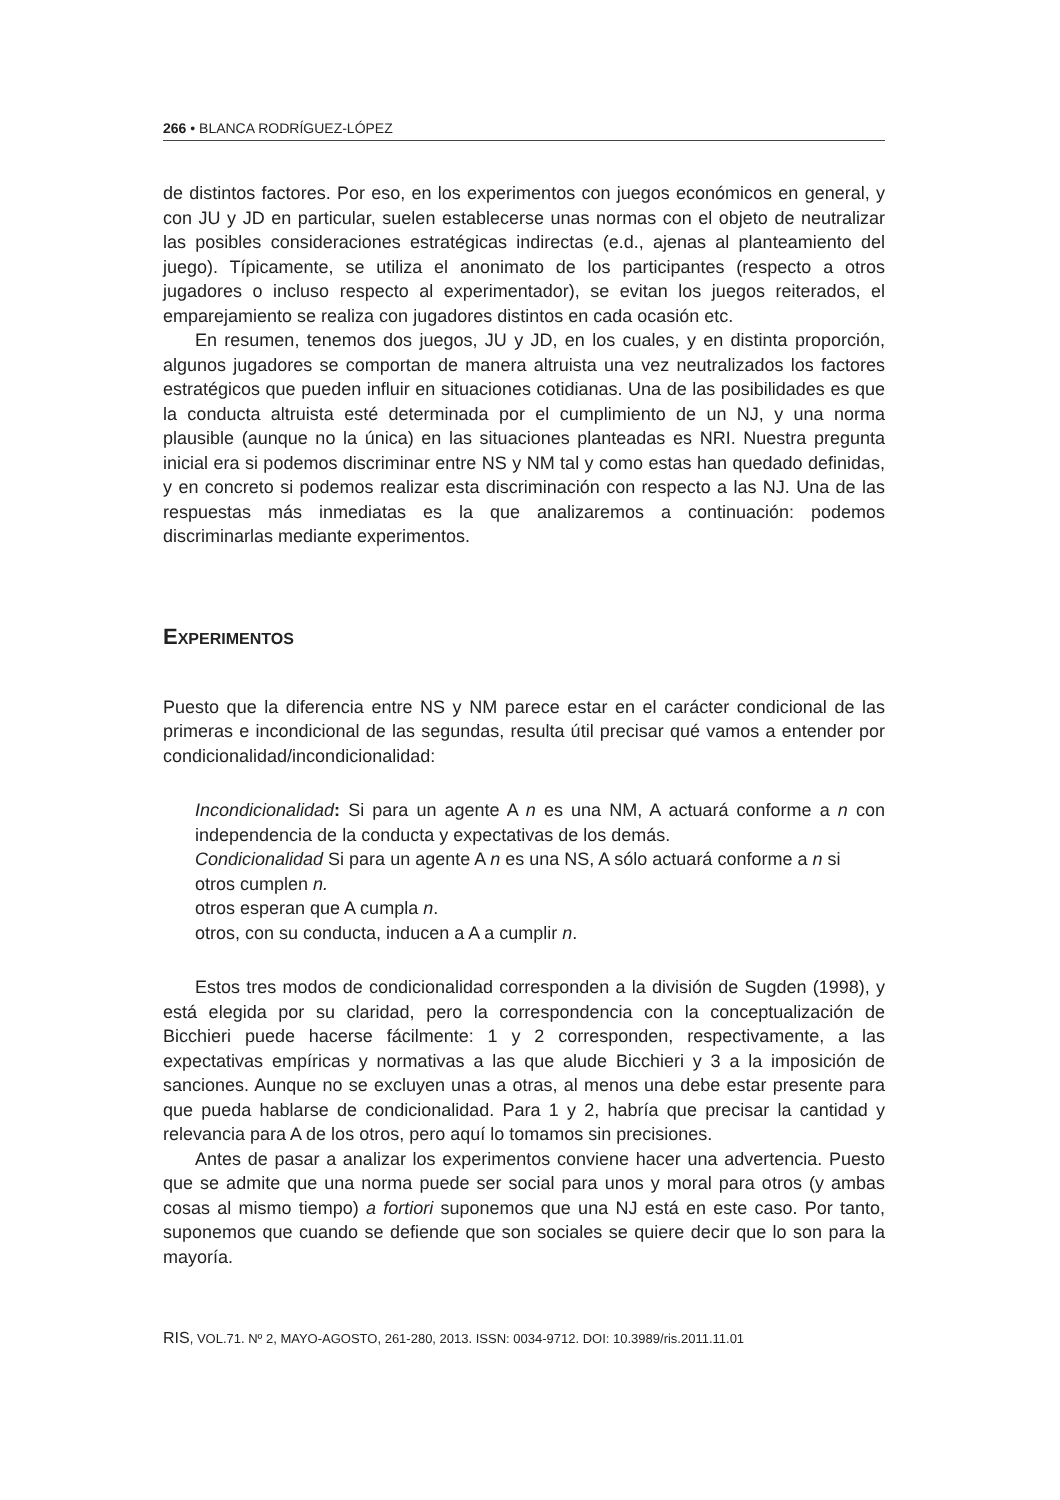266 • BLANCA RODRÍGUEZ-LÓPEZ
de distintos factores. Por eso, en los experimentos con juegos económicos en general, y con JU y JD en particular, suelen establecerse unas normas con el objeto de neutralizar las posibles consideraciones estratégicas indirectas (e.d., ajenas al planteamiento del juego). Típicamente, se utiliza el anonimato de los participantes (respecto a otros jugadores o incluso respecto al experimentador), se evitan los juegos reiterados, el emparejamiento se realiza con jugadores distintos en cada ocasión etc.
En resumen, tenemos dos juegos, JU y JD, en los cuales, y en distinta proporción, algunos jugadores se comportan de manera altruista una vez neutralizados los factores estratégicos que pueden influir en situaciones cotidianas. Una de las posibilidades es que la conducta altruista esté determinada por el cumplimiento de un NJ, y una norma plausible (aunque no la única) en las situaciones planteadas es NRI. Nuestra pregunta inicial era si podemos discriminar entre NS y NM tal y como estas han quedado definidas, y en concreto si podemos realizar esta discriminación con respecto a las NJ. Una de las respuestas más inmediatas es la que analizaremos a continuación: podemos discriminarlas mediante experimentos.
EXPERIMENTOS
Puesto que la diferencia entre NS y NM parece estar en el carácter condicional de las primeras e incondicional de las segundas, resulta útil precisar qué vamos a entender por condicionalidad/incondicionalidad:
Incondicionalidad: Si para un agente A n es una NM, A actuará conforme a n con independencia de la conducta y expectativas de los demás.
Condicionalidad Si para un agente A n es una NS, A sólo actuará conforme a n si otros cumplen n.
otros esperan que A cumpla n.
otros, con su conducta, inducen a A a cumplir n.
Estos tres modos de condicionalidad corresponden a la división de Sugden (1998), y está elegida por su claridad, pero la correspondencia con la conceptualización de Bicchieri puede hacerse fácilmente: 1 y 2 corresponden, respectivamente, a las expectativas empíricas y normativas a las que alude Bicchieri y 3 a la imposición de sanciones. Aunque no se excluyen unas a otras, al menos una debe estar presente para que pueda hablarse de condicionalidad. Para 1 y 2, habría que precisar la cantidad y relevancia para A de los otros, pero aquí lo tomamos sin precisiones.
Antes de pasar a analizar los experimentos conviene hacer una advertencia. Puesto que se admite que una norma puede ser social para unos y moral para otros (y ambas cosas al mismo tiempo) a fortiori suponemos que una NJ está en este caso. Por tanto, suponemos que cuando se defiende que son sociales se quiere decir que lo son para la mayoría.
RIS, VOL.71. Nº 2, MAYO-AGOSTO, 261-280, 2013. ISSN: 0034-9712. DOI: 10.3989/ris.2011.11.01